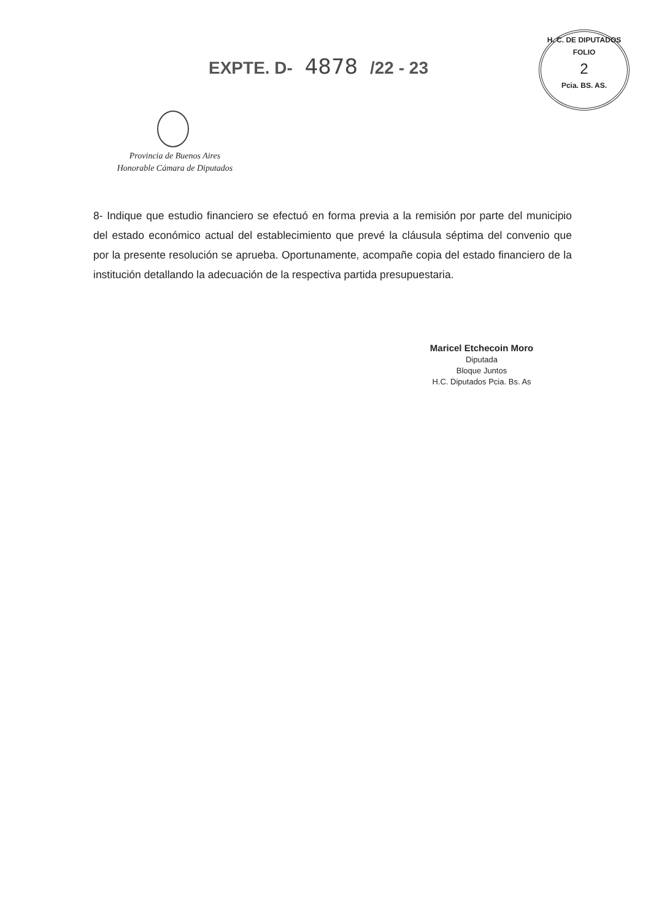EXPTE. D- 4878 /22 - 23
H. C. DE DIPUTADOS
FOLIO
2
Pcia. BS. AS.
Provincia de Buenos Aires
Honorable Cámara de Diputados
8- Indique que estudio financiero se efectuó en forma previa a la remisión por parte del municipio del estado económico actual del establecimiento que prevé la cláusula séptima del convenio que por la presente resolución se aprueba. Oportunamente, acompañe copia del estado financiero de la institución detallando la adecuación de la respectiva partida presupuestaria.
Maricel Etchecoin Moro
Diputada
Bloque Juntos
H.C. Diputados Pcia. Bs. As